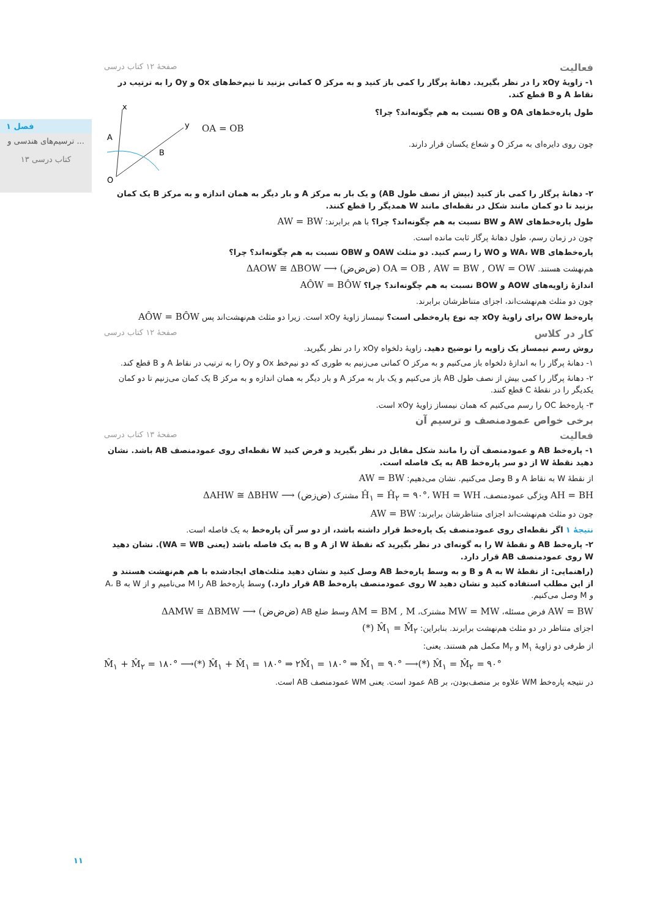فصل ۱
ترسیم‌های هندسی و ...
۱۳ کتاب درسی
فعالیت صفحهٔ ۱۲ کتاب درسی
۱- زاویهٔ xOy را در نظر بگیرید. دهانهٔ پرگار را کمی باز کنید و به مرکز O کمانی بزنید تا نیم‌خط‌های Ox و Oy را به ترتیب در نقاط A و B قطع کند.
طول پاره‌خط‌های OA و OB نسبت به هم چگونه‌اند؟ چرا؟
OA = OB
چون روی دایره‌ای به مرکز O و شعاع یکسان قرار دارند.
A
B
O
x
y
۲- دهانهٔ پرگار را کمی باز کنید (بیش از نصف طول AB) و یک بار به مرکز A و بار دیگر به همان اندازه و به مرکز B یک کمان بزنید تا دو کمان مانند شکل در نقطه‌ای مانند W همدیگر را قطع کنند.
طول پاره‌خط‌های AW و BW نسبت به هم چگونه‌اند؟ چرا؟ با هم برابرند: AW = BW
چون در زمان رسم، طول دهانهٔ پرگار ثابت مانده است.
پاره‌خط‌های WA، WB و WO را رسم کنید. دو مثلث OAW و OBW نسبت به هم چگونه‌اند؟ چرا؟
هم‌نهشت هستند. OA = OB , AW = BW , OW = OW (ض‌ض‌ض) ⟶ ΔAOW ≅ ΔBOW
اندازهٔ زاویه‌های AOW و BOW نسبت به هم چگونه‌اند؟ چرا؟ AÔW = BÔW
چون دو مثلث هم‌نهشت‌اند، اجزای متناظرشان برابرند.
پاره‌خط OW برای زاویهٔ xOy چه نوع پاره‌خطی است؟ نیمساز زاویهٔ xOy است. زیرا دو مثلث هم‌نهشت‌اند پس AÔW = BÔW
کار در کلاس صفحهٔ ۱۲ کتاب درسی
روش رسم نیمساز یک زاویه را توضیح دهید. زاویهٔ دلخواه xOy را در نظر بگیرید.
۱- دهانهٔ پرگار را به اندازهٔ دلخواه باز می‌کنیم و به مرکز O کمانی می‌زنیم به طوری که دو نیم‌خط Ox و Oy را به ترتیب در نقاط A و B قطع کند.
۲- دهانهٔ پرگار را کمی بیش از نصف طول AB باز می‌کنیم و یک بار به مرکز A و بار دیگر به همان اندازه و به مرکز B یک کمان می‌زنیم تا دو کمان یکدیگر را در نقطهٔ C قطع کنند.
۳- پاره‌خط OC را رسم می‌کنیم که همان نیمساز زاویهٔ xOy است.
برخی خواص عمودمنصف و ترسیم آن
فعالیت صفحهٔ ۱۳ کتاب درسی
۱- پاره‌خط AB و عمودمنصف آن را مانند شکل مقابل در نظر بگیرید و فرض کنید W نقطه‌ای روی عمودمنصف AB باشد. نشان دهید نقطهٔ W از دو سر پاره‌خط AB به یک فاصله است.
از نقطهٔ W به نقاط A و B وصل می‌کنیم. نشان می‌دهیم: AW = BW
AH = BH ویژگی عمودمنصف، Ĥ<sub>۱</sub> = Ĥ<sub>۲</sub> = ۹۰°، WH = WH مشترک (ض‌ز‌ض) ⟶ ΔAHW ≅ ΔBHW
چون دو مثلث هم‌نهشت‌اند اجزای متناظرشان برابرند: AW = BW
نتیجهٔ ۱ اگر نقطه‌ای روی عمودمنصف یک پاره‌خط قرار داشته باشد، از دو سر آن پاره‌خط به یک فاصله است.
۲- پاره‌خط AB و نقطهٔ W را به گونه‌ای در نظر بگیرید که نقطهٔ W از A و B به یک فاصله باشد (یعنی WA = WB). نشان دهید W روی عمودمنصف AB قرار دارد.
(راهنمایی: از نقطهٔ W به A و B و به وسط پاره‌خط AB وصل کنید و نشان دهید مثلث‌های ایجادشده با هم هم‌نهشت هستند و از این مطلب استفاده کنید و نشان دهید W روی عمودمنصف پاره‌خط AB قرار دارد.) وسط پاره‌خط AB را M می‌نامیم و از W به A، B و M وصل می‌کنیم.
AW = BW فرض مسئله، MW = MW مشترک، AM = BM , M وسط ضلع AB (ض‌ض‌ض) ⟶ ΔAMW ≅ ΔBMW
اجزای متناظر در دو مثلث هم‌نهشت برابرند. بنابراین: M̂<sub>۱</sub> = M̂<sub>۲</sub> (*)
از طرفی دو زاویهٔ M<sub>۱</sub> و M<sub>۲</sub> مکمل هم هستند. یعنی:
M̂<sub>۱</sub> + M̂<sub>۲</sub> = ۱۸۰° ⟶(*) M̂<sub>۱</sub> + M̂<sub>۱</sub> = ۱۸۰° ⇒ ۲M̂<sub>۱</sub> = ۱۸۰° ⇒ M̂<sub>۱</sub> = ۹۰° ⟶(*) M̂<sub>۱</sub> = M̂<sub>۲</sub> = ۹۰°
در نتیجه پاره‌خط WM علاوه بر منصف‌بودن، بر AB عمود است. یعنی WM عمودمنصف AB است.
۱۱